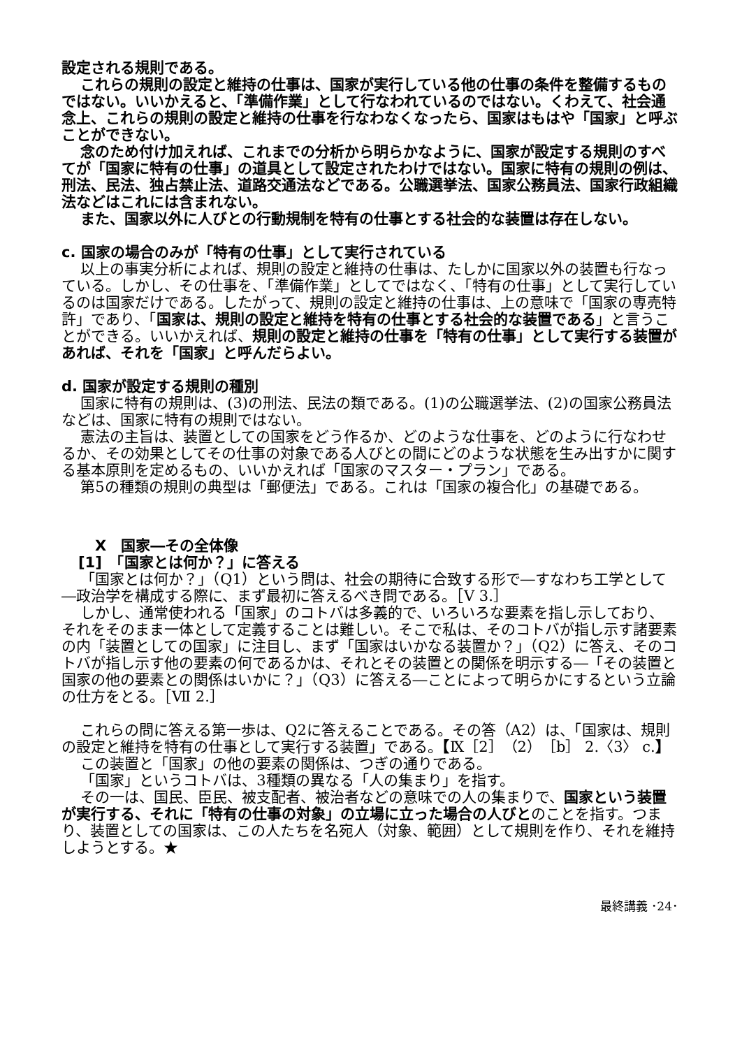設定される規則である。
これらの規則の設定と維持の仕事は、国家が実行している他の仕事の条件を整備するものではない。いいかえると、「準備作業」として行なわれているのではない。くわえて、社会通念上、これらの規則の設定と維持の仕事を行なわなくなったら、国家はもはや「国家」と呼ぶことができない。
念のため付け加えれば、これまでの分析から明らかなように、国家が設定する規則のすべてが「国家に特有の仕事」の道具として設定されたわけではない。国家に特有の規則の例は、刑法、民法、独占禁止法、道路交通法などである。公職選挙法、国家公務員法、国家行政組織法などはこれには含まれない。
また、国家以外に人びとの行動規制を特有の仕事とする社会的な装置は存在しない。
c. 国家の場合のみが「特有の仕事」として実行されている
以上の事実分析によれば、規則の設定と維持の仕事は、たしかに国家以外の装置も行なっている。しかし、その仕事を、「準備作業」としてではなく、「特有の仕事」として実行しているのは国家だけである。したがって、規則の設定と維持の仕事は、上の意味で「国家の専売特許」であり、「国家は、規則の設定と維持を特有の仕事とする社会的な装置である」と言うことができる。いいかえれば、規則の設定と維持の仕事を「特有の仕事」として実行する装置があれば、それを「国家」と呼んだらよい。
d. 国家が設定する規則の種別
国家に特有の規則は、(3)の刑法、民法の類である。(1)の公職選挙法、(2)の国家公務員法などは、国家に特有の規則ではない。
憲法の主旨は、装置としての国家をどう作るか、どのような仕事を、どのように行なわせるか、その効果としてその仕事の対象である人びとの間にどのような状態を生み出すかに関する基本原則を定めるもの、いいかえれば「国家のマスター・プラン」である。
第5の種類の規則の典型は「郵便法」である。これは「国家の複合化」の基礎である。
X　国家―その全体像
[1]　「国家とは何か？」に答える
「国家とは何か？」（Q1）という問は、社会の期待に合致する形で―すなわち工学として―政治学を構成する際に、まず最初に答えるべき問である。［V 3.］
しかし、通常使われる「国家」のコトバは多義的で、いろいろな要素を指し示しており、それをそのまま一体として定義することは難しい。そこで私は、そのコトバが指し示す諸要素の内「装置としての国家」に注目し、まず「国家はいかなる装置か？」（Q2）に答え、そのコトバが指し示す他の要素の何であるかは、それとその装置との関係を明示する―「その装置と国家の他の要素との関係はいかに？」（Q3）に答える―ことによって明らかにするという立論の仕方をとる。［Ⅶ 2.］
これらの問に答える第一歩は、Q2に答えることである。その答（A2）は、「国家は、規則の設定と維持を特有の仕事として実行する装置」である。【Ⅸ［2］（2）［b］ 2.〈3〉 c.】
この装置と「国家」の他の要素の関係は、つぎの通りである。
「国家」というコトバは、3種類の異なる「人の集まり」を指す。
その一は、国民、臣民、被支配者、被治者などの意味での人の集まりで、国家という装置が実行する、それに「特有の仕事の対象」の立場に立った場合の人びとのことを指す。つまり、装置としての国家は、この人たちを名宛人（対象、範囲）として規則を作り、それを維持しようとする。★
最終講義 ･24･